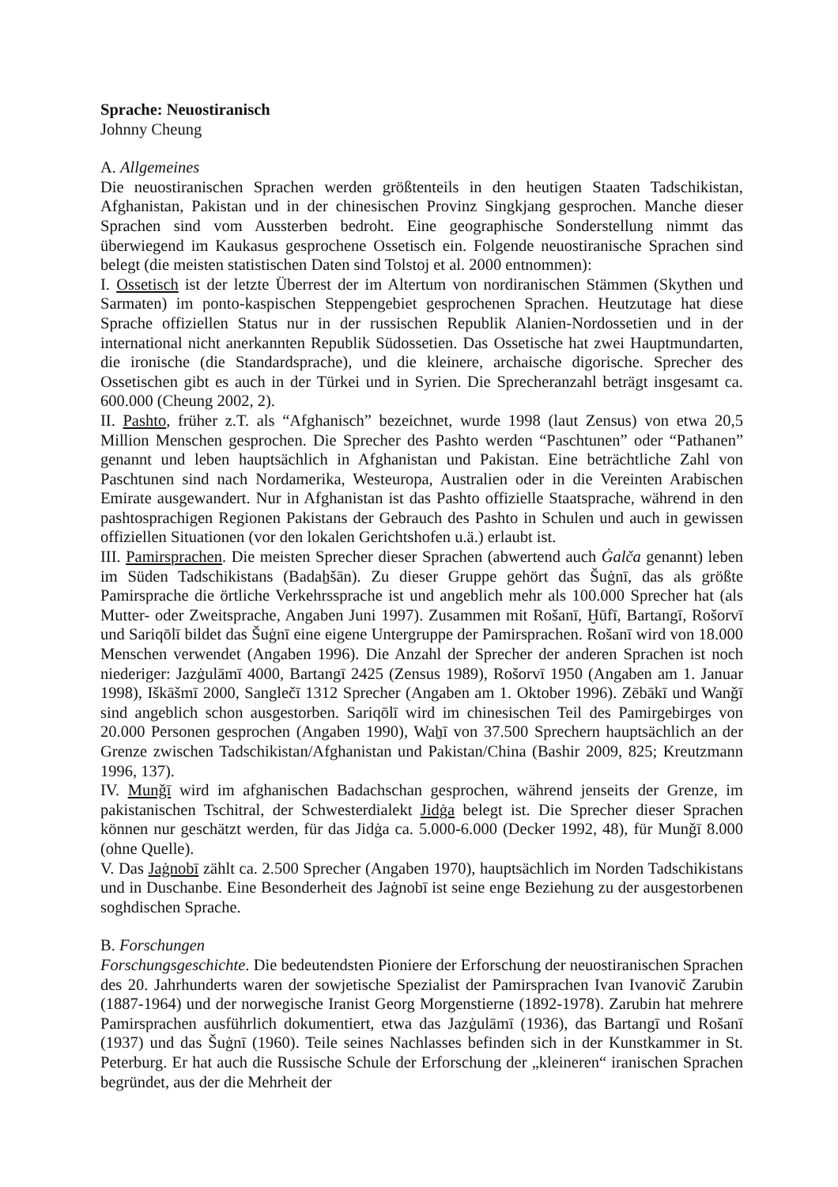Sprache: Neuostiranisch
Johnny Cheung
A. Allgemeines
Die neuostiranischen Sprachen werden größtenteils in den heutigen Staaten Tadschikistan, Afghanistan, Pakistan und in der chinesischen Provinz Singkjang gesprochen. Manche dieser Sprachen sind vom Aussterben bedroht. Eine geographische Sonderstellung nimmt das überwiegend im Kaukasus gesprochene Ossetisch ein. Folgende neuostiranische Sprachen sind belegt (die meisten statistischen Daten sind Tolstoj et al. 2000 entnommen):
I. Ossetisch ist der letzte Überrest der im Altertum von nordiranischen Stämmen (Skythen und Sarmaten) im ponto-kaspischen Steppengebiet gesprochenen Sprachen. Heutzutage hat diese Sprache offiziellen Status nur in der russischen Republik Alanien-Nordossetien und in der international nicht anerkannten Republik Südossetien. Das Ossetische hat zwei Hauptmundarten, die ironische (die Standardsprache), und die kleinere, archaische digorische. Sprecher des Ossetischen gibt es auch in der Türkei und in Syrien. Die Sprecheranzahl beträgt insgesamt ca. 600.000 (Cheung 2002, 2).
II. Pashto, früher z.T. als “Afghanisch” bezeichnet, wurde 1998 (laut Zensus) von etwa 20,5 Million Menschen gesprochen. Die Sprecher des Pashto werden “Paschtunen” oder “Pathanen” genannt und leben hauptsächlich in Afghanistan und Pakistan. Eine beträchtliche Zahl von Paschtunen sind nach Nordamerika, Westeuropa, Australien oder in die Vereinten Arabischen Emirate ausgewandert. Nur in Afghanistan ist das Pashto offizielle Staatsprache, während in den pashtosprachigen Regionen Pakistans der Gebrauch des Pashto in Schulen und auch in gewissen offiziellen Situationen (vor den lokalen Gerichtshofen u.ä.) erlaubt ist.
III. Pamirsprachen. Die meisten Sprecher dieser Sprachen (abwertend auch Ġalča genannt) leben im Süden Tadschikistans (Badaẖšān). Zu dieser Gruppe gehört das Šuġnī, das als größte Pamirsprache die örtliche Verkehrssprache ist und angeblich mehr als 100.000 Sprecher hat (als Mutter- oder Zweitsprache, Angaben Juni 1997). Zusammen mit Rošanī, Ḫūfī, Bartangī, Rošorvī und Sariqōlī bildet das Šuġnī eine eigene Untergruppe der Pamirsprachen. Rošanī wird von 18.000 Menschen verwendet (Angaben 1996). Die Anzahl der Sprecher der anderen Sprachen ist noch niederiger: Jazġulāmī 4000, Bartangī 2425 (Zensus 1989), Rošorvī 1950 (Angaben am 1. Januar 1998), Iškāšmī 2000, Sanglečī 1312 Sprecher (Angaben am 1. Oktober 1996). Zēbākī und Wanǧī sind angeblich schon ausgestorben. Sariqōlī wird im chinesischen Teil des Pamirgebirges von 20.000 Personen gesprochen (Angaben 1990), Waẖī von 37.500 Sprechern hauptsächlich an der Grenze zwischen Tadschikistan/Afghanistan und Pakistan/China (Bashir 2009, 825; Kreutzmann 1996, 137).
IV. Munǧī wird im afghanischen Badachschan gesprochen, während jenseits der Grenze, im pakistanischen Tschitral, der Schwesterdialekt Jidġa belegt ist. Die Sprecher dieser Sprachen können nur geschätzt werden, für das Jidġa ca. 5.000-6.000 (Decker 1992, 48), für Munǧī 8.000 (ohne Quelle).
V. Das Jaġnobī zählt ca. 2.500 Sprecher (Angaben 1970), hauptsächlich im Norden Tadschikistans und in Duschanbe. Eine Besonderheit des Jaġnobī ist seine enge Beziehung zu der ausgestorbenen soghdischen Sprache.
B. Forschungen
Forschungsgeschichte. Die bedeutendsten Pioniere der Erforschung der neuostiranischen Sprachen des 20. Jahrhunderts waren der sowjetische Spezialist der Pamirsprachen Ivan Ivanovič Zarubin (1887-1964) und der norwegische Iranist Georg Morgenstierne (1892-1978). Zarubin hat mehrere Pamirsprachen ausführlich dokumentiert, etwa das Jazġulāmī (1936), das Bartangī und Rošanī (1937) und das Šuġnī (1960). Teile seines Nachlasses befinden sich in der Kunstkammer in St. Peterburg. Er hat auch die Russische Schule der Erforschung der „kleineren“ iranischen Sprachen begründet, aus der die Mehrheit der